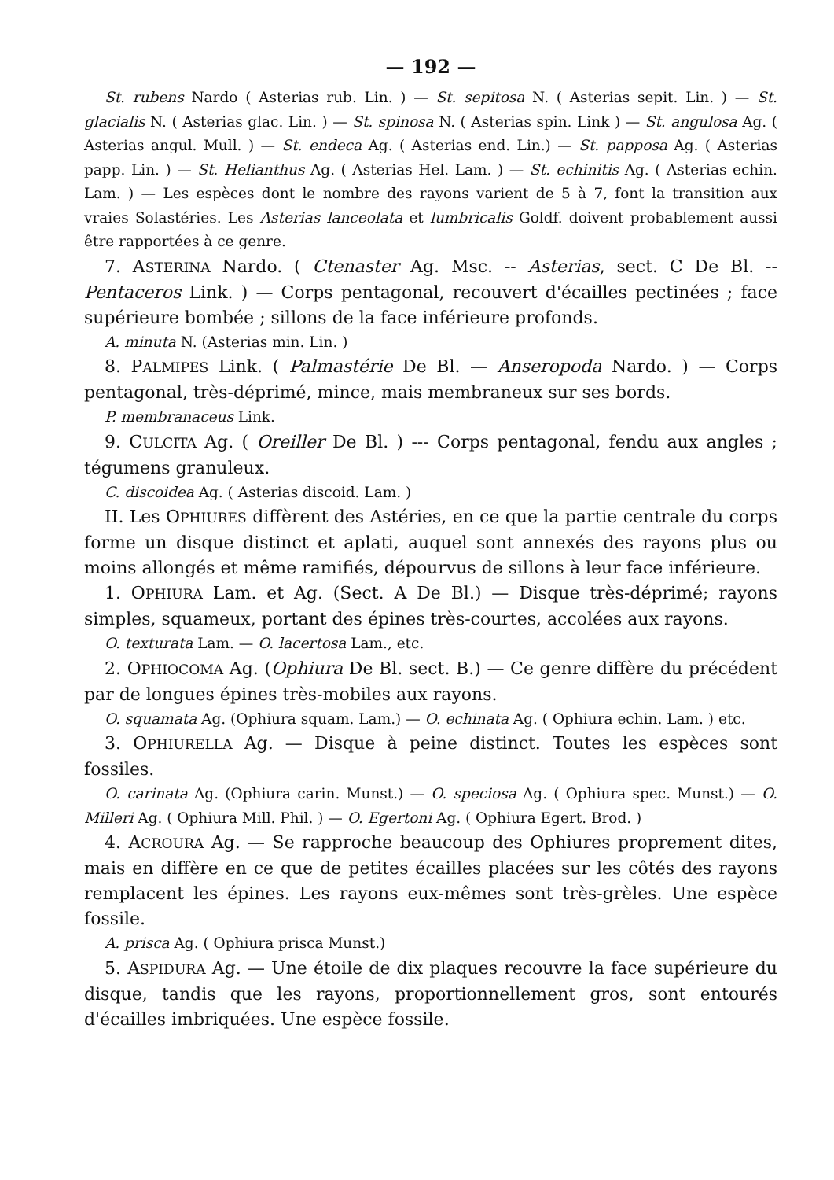— 192 —
St. rubens Nardo ( Asterias rub. Lin. ) — St. sepitosa N. ( Asterias sepit. Lin. ) — St. glacialis N. ( Asterias glac. Lin. ) — St. spinosa N. ( Asterias spin. Link ) — St. angulosa Ag. ( Asterias angul. Mull. ) — St. endeca Ag. ( Asterias end. Lin.) — St. papposa Ag. ( Asterias papp. Lin. ) — St. Helianthus Ag. ( Asterias Hel. Lam. ) — St. echinitis Ag. ( Asterias echin. Lam. ) — Les espèces dont le nombre des rayons varient de 5 à 7, font la transition aux vraies Solastéries. Les Asterias lanceolata et lumbricalis Goldf. doivent probablement aussi être rapportées à ce genre.
7. ASTERINA Nardo. ( Ctenaster Ag. Msc. -- Asterias, sect. C De Bl. -- Pentaceros Link. ) — Corps pentagonal, recouvert d'écailles pectinées ; face supérieure bombée ; sillons de la face inférieure profonds.
A. minuta N. (Asterias min. Lin. )
8. PALMIPES Link. ( Palmastérie De Bl. — Anseropoda Nardo. ) — Corps pentagonal, très-déprimé, mince, mais membraneux sur ses bords.
P. membranaceus Link.
9. CULCITA Ag. ( Oreiller De Bl. ) --- Corps pentagonal, fendu aux angles ; tégumens granuleux.
C. discoidea Ag. ( Asterias discoid. Lam. )
II. Les OPHIURES diffèrent des Astéries, en ce que la partie centrale du corps forme un disque distinct et aplati, auquel sont annexés des rayons plus ou moins allongés et même ramifiés, dépourvus de sillons à leur face inférieure.
1. OPHIURA Lam. et Ag. (Sect. A De Bl.) — Disque très-déprimé; rayons simples, squameux, portant des épines très-courtes, accolées aux rayons.
O. texturata Lam. — O. lacertosa Lam., etc.
2. OPHIOCOMA Ag. (Ophiura De Bl. sect. B.) — Ce genre diffère du précédent par de longues épines très-mobiles aux rayons.
O. squamata Ag. (Ophiura squam. Lam.) — O. echinata Ag. ( Ophiura echin. Lam. ) etc.
3. OPHIURELLA Ag. — Disque à peine distinct. Toutes les espèces sont fossiles.
O. carinata Ag. (Ophiura carin. Munst.) — O. speciosa Ag. ( Ophiura spec. Munst.) — O. Milleri Ag. ( Ophiura Mill. Phil. ) — O. Egertoni Ag. ( Ophiura Egert. Brod. )
4. ACROURA Ag. — Se rapproche beaucoup des Ophiures proprement dites, mais en diffère en ce que de petites écailles placées sur les côtés des rayons remplacent les épines. Les rayons eux-mêmes sont très-grèles. Une espèce fossile.
A. prisca Ag. ( Ophiura prisca Munst.)
5. ASPIDURA Ag. — Une étoile de dix plaques recouvre la face supérieure du disque, tandis que les rayons, proportionnellement gros, sont entourés d'écailles imbriquées. Une espèce fossile.